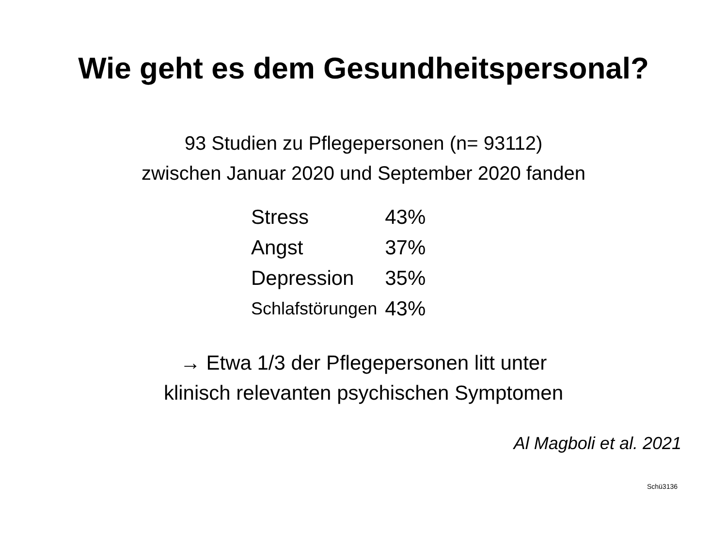Wie geht es dem Gesundheitspersonal?
93 Studien zu Pflegepersonen (n= 93112)
zwischen Januar 2020 und September 2020 fanden
| Stress | 43% |
| Angst | 37% |
| Depression | 35% |
| Schlafstörungen | 43% |
→ Etwa 1/3 der Pflegepersonen litt unter
klinisch relevanten psychischen Symptomen
Al Magboli et al. 2021
Schü3136